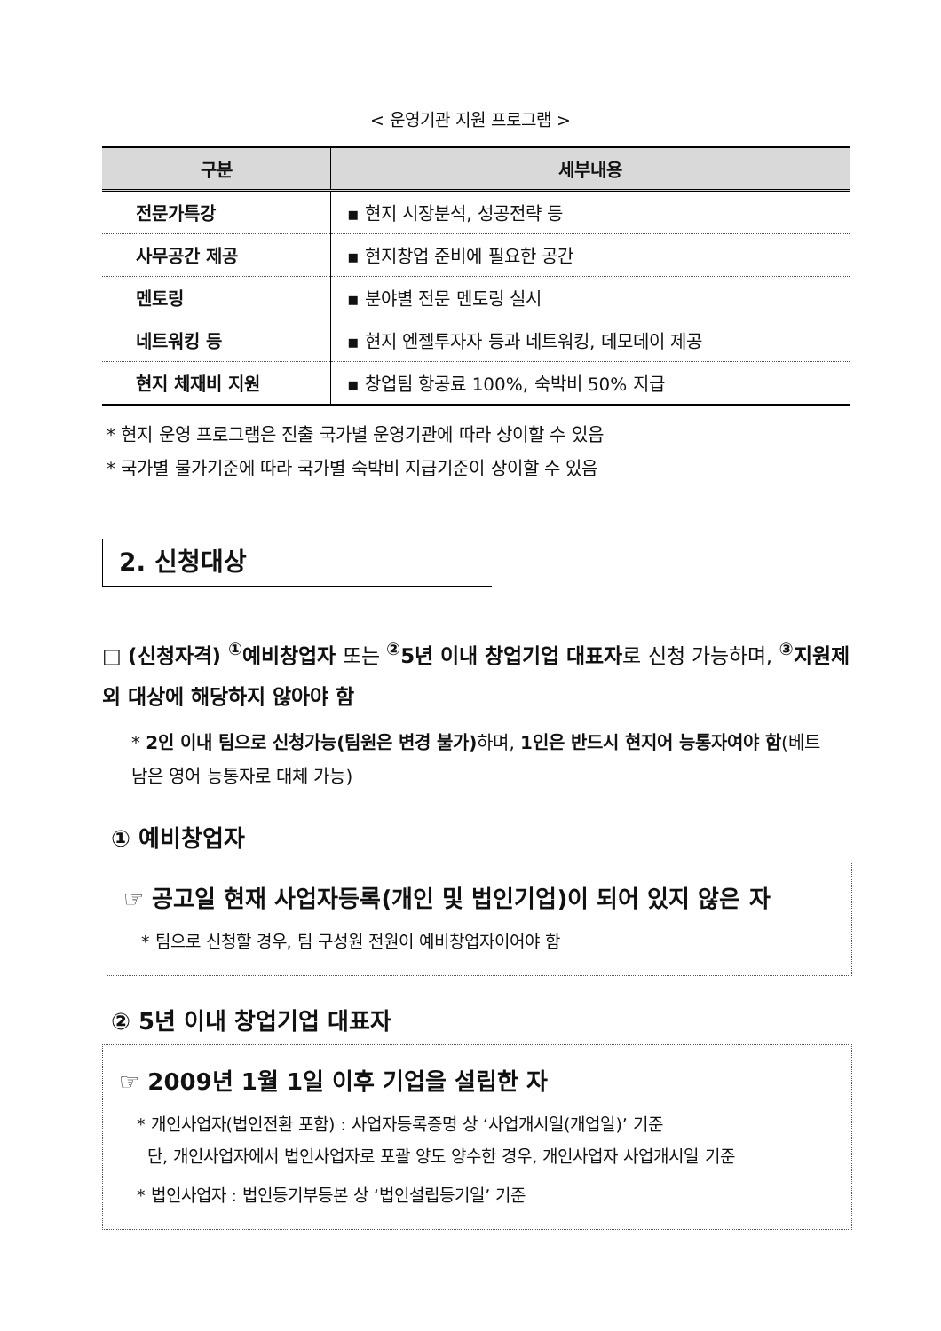< 운영기관 지원 프로그램 >
| 구분 | 세부내용 |
| --- | --- |
| 전문가특강 | ▪ 현지 시장분석, 성공전략 등 |
| 사무공간 제공 | ▪ 현지창업 준비에 필요한 공간 |
| 멘토링 | ▪ 분야별 전문 멘토링 실시 |
| 네트워킹 등 | ▪ 현지 엔젤투자자 등과 네트워킹, 데모데이 제공 |
| 현지 체재비 지원 | ▪ 창업팀 항공료 100%, 숙박비 50% 지급 |
* 현지 운영 프로그램은 진출 국가별 운영기관에 따라 상이할 수 있음
* 국가별 물가기준에 따라 국가별 숙박비 지급기준이 상이할 수 있음
2. 신청대상
□ (신청자격) <sup>①</sup>예비창업자 또는 <sup>②</sup>5년 이내 창업기업 대표자로 신청 가능하며, <sup>③</sup>지원제외 대상에 해당하지 않아야 함
* 2인 이내 팀으로 신청가능(팀원은 변경 불가) 하며, 1인은 반드시 현지어 능통자여야 함(베트남은 영어 능통자로 대체 가능)
① 예비창업자
☞ 공고일 현재 사업자등록(개인 및 법인기업)이 되어 있지 않은 자
* 팀으로 신청할 경우, 팀 구성원 전원이 예비창업자이어야 함
② 5년 이내 창업기업 대표자
☞ 2009년 1월 1일 이후 기업을 설립한 자
* 개인사업자(법인전환 포함) : 사업자등록증명 상 ‘사업개시일(개업일)’ 기준
단, 개인사업자에서 법인사업자로 포괄 양도 양수한 경우, 개인사업자 사업개시일 기준
* 법인사업자 : 법인등기부등본 상 ‘법인설립등기일’ 기준